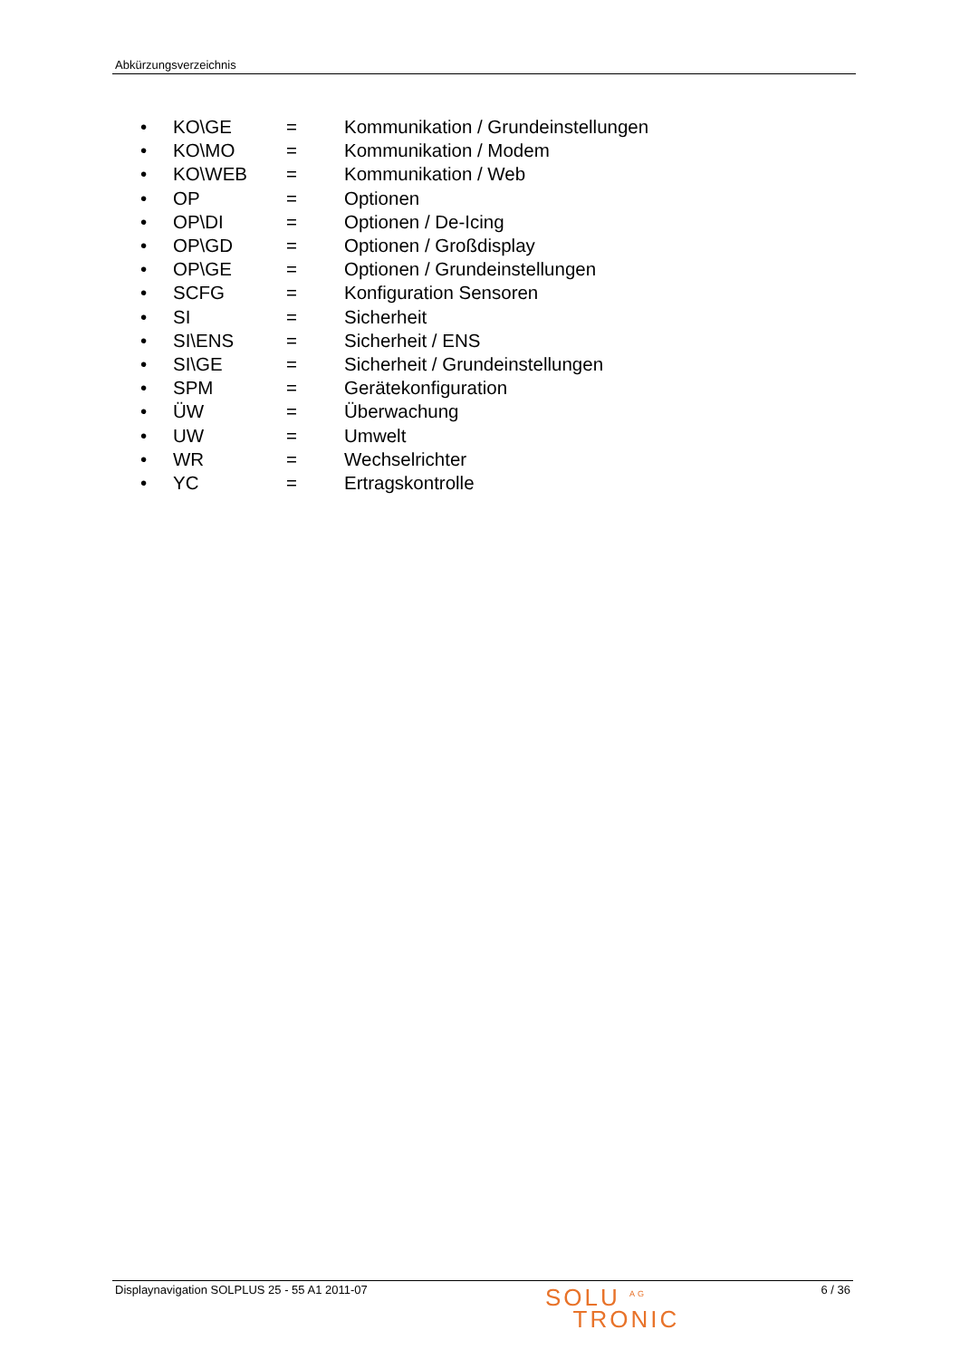Abkürzungsverzeichnis
| • | KO\GE | = | Kommunikation / Grundeinstellungen |
| • | KO\MO | = | Kommunikation / Modem |
| • | KO\WEB | = | Kommunikation / Web |
| • | OP | = | Optionen |
| • | OP\DI | = | Optionen / De-Icing |
| • | OP\GD | = | Optionen / Großdisplay |
| • | OP\GE | = | Optionen / Grundeinstellungen |
| • | SCFG | = | Konfiguration Sensoren |
| • | SI | = | Sicherheit |
| • | SI\ENS | = | Sicherheit / ENS |
| • | SI\GE | = | Sicherheit / Grundeinstellungen |
| • | SPM | = | Gerätekonfiguration |
| • | ÜW | = | Überwachung |
| • | UW | = | Umwelt |
| • | WR | = | Wechselrichter |
| • | YC | = | Ertragskontrolle |
Displaynavigation SOLPLUS 25 - 55 A1 2011-07 SOLU <sup>AG</sup>
TRONIC 6 / 36